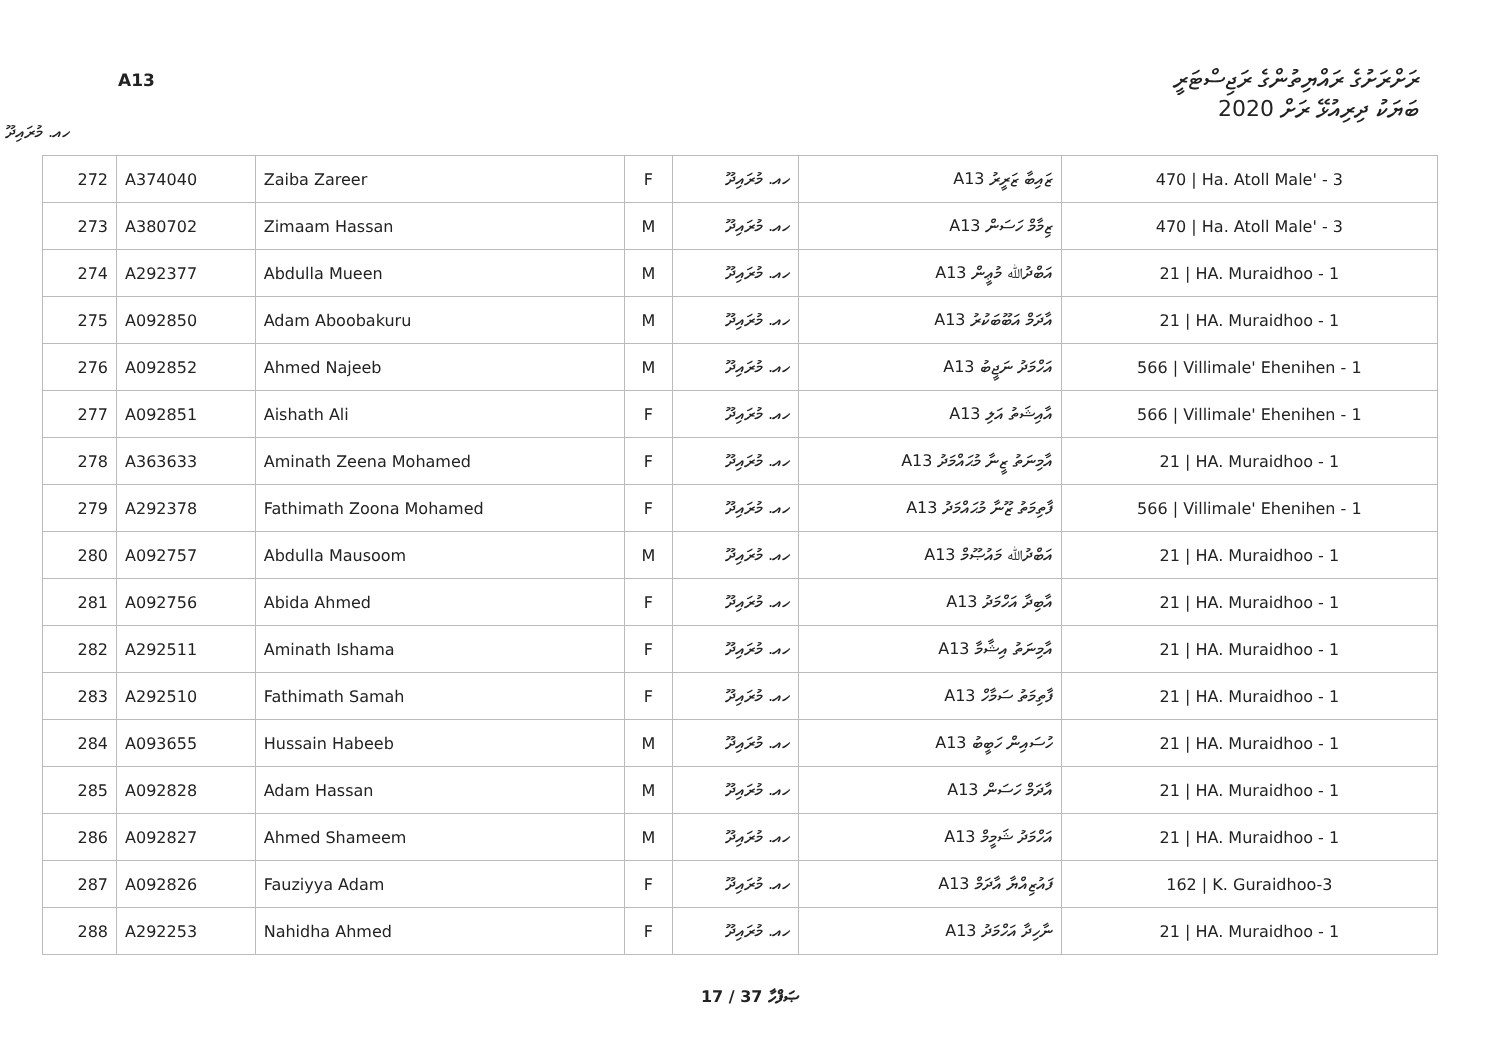A13
ރަށްރަށުގެ ރައްޔިތުންގެ ރަޖިސްޓަރީ
ބަޔަކު ދިރިއުޅޭ ރަށް 2020
ހއ. މުރައިދޫ
| 272 | A374040 | Zaiba Zareer | F | ހއ. މުރައިދޫ | A13 ޒައިބާ ޒަރީރު | 470 / Ha. Atoll Male' - 3 |
| 273 | A380702 | Zimaam Hassan | M | ހއ. މުރައިދޫ | A13 ޒިމާމް ހަސަން | 470 / Ha. Atoll Male' - 3 |
| 274 | A292377 | Abdulla Mueen | M | ހއ. މުރައިދޫ | A13 އަބްދުﷲ މުޢީން | 21 / HA. Muraidhoo - 1 |
| 275 | A092850 | Adam Aboobakuru | M | ހއ. މުރައިދޫ | A13 އާދަމް އަބޫބަކުރު | 21 / HA. Muraidhoo - 1 |
| 276 | A092852 | Ahmed Najeeb | M | ހއ. މުރައިދޫ | A13 އަހްމަދު ނަޖީބު | 566 / Villimale' Ehenihen - 1 |
| 277 | A092851 | Aishath Ali | F | ހއ. މުރައިދޫ | A13 އާއިޝަތު އަލި | 566 / Villimale' Ehenihen - 1 |
| 278 | A363633 | Aminath Zeena Mohamed | F | ހއ. މުރައިދޫ | A13 އާމިނަތު ޒީނާ މުޙައްމަދު | 21 / HA. Muraidhoo - 1 |
| 279 | A292378 | Fathimath Zoona Mohamed | F | ހއ. މުރައިދޫ | A13 ފާތިމަތު ޒޫނާ މުޙައްމަދު | 566 / Villimale' Ehenihen - 1 |
| 280 | A092757 | Abdulla Mausoom | M | ހއ. މުރައިދޫ | A13 އަބްދުﷲ މައުޞޫމް | 21 / HA. Muraidhoo - 1 |
| 281 | A092756 | Abida Ahmed | F | ހއ. މުރައިދޫ | A13 އާބިދާ އަހްމަދު | 21 / HA. Muraidhoo - 1 |
| 282 | A292511 | Aminath Ishama | F | ހއ. މުރައިދޫ | A13 އާމިނަތު އިޝާމާ | 21 / HA. Muraidhoo - 1 |
| 283 | A292510 | Fathimath Samah | F | ހއ. މުރައިދޫ | A13 ފާތިމަތު ސަމާހް | 21 / HA. Muraidhoo - 1 |
| 284 | A093655 | Hussain Habeeb | M | ހއ. މުރައިދޫ | A13 ހުސައިން ހަބީބު | 21 / HA. Muraidhoo - 1 |
| 285 | A092828 | Adam Hassan | M | ހއ. މުރައިދޫ | A13 އާދަމް ހަސަން | 21 / HA. Muraidhoo - 1 |
| 286 | A092827 | Ahmed Shameem | M | ހއ. މުރައިދޫ | A13 އަހްމަދު ޝަމީމް | 21 / HA. Muraidhoo - 1 |
| 287 | A092826 | Fauziyya Adam | F | ހއ. މުރައިދޫ | A13 ފައުޒިއްޔާ އާދަމް | 162 / K. Guraidhoo-3 |
| 288 | A292253 | Nahidha Ahmed | F | ހއ. މުރައިދޫ | A13 ނާހިދާ އަހްމަދު | 21 / HA. Muraidhoo - 1 |
17 / 37 ޞަފްހާ